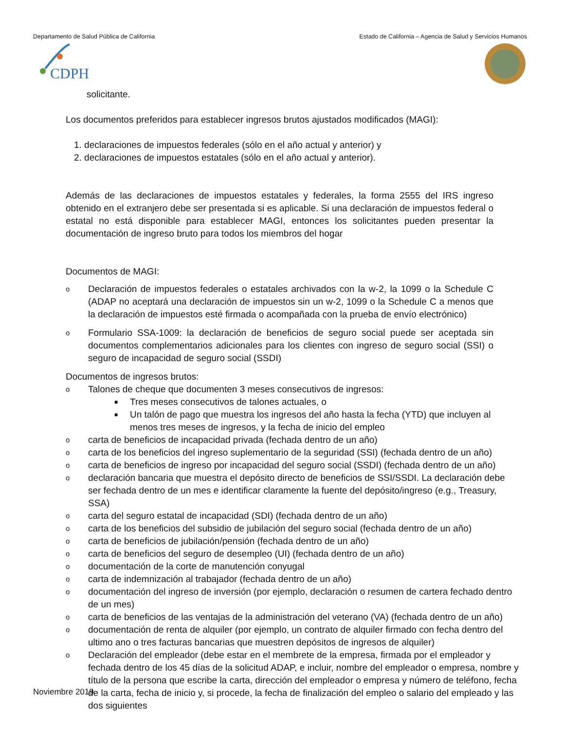Departamento de Salud Pública de California Estado de California – Agencia de Salud y Servicios Humanos
CDPH
solicitante.
Los documentos preferidos para establecer ingresos brutos ajustados modificados (MAGI):
1. declaraciones de impuestos federales (sólo en el año actual y anterior) y
2. declaraciones de impuestos estatales (sólo en el año actual y anterior).
Además de las declaraciones de impuestos estatales y federales, la forma 2555 del IRS ingreso obtenido en el extranjero debe ser presentada si es aplicable. Si una declaración de impuestos federal o estatal no está disponible para establecer MAGI, entonces los solicitantes pueden presentar la documentación de ingreso bruto para todos los miembros del hogar
Documentos de MAGI:
o Declaración de impuestos federales o estatales archivados con la w-2, la 1099 o la Schedule C (ADAP no aceptará una declaración de impuestos sin un w-2, 1099 o la Schedule C a menos que la declaración de impuestos esté firmada o acompañada con la prueba de envío electrónico)
o Formulario SSA-1009: la declaración de beneficios de seguro social puede ser aceptada sin documentos complementarios adicionales para los clientes con ingreso de seguro social (SSI) o seguro de incapacidad de seguro social (SSDI)
Documentos de ingresos brutos:
o Talones de cheque que documenten 3 meses consecutivos de ingresos:
■ Tres meses consecutivos de talones actuales, o
■ Un talón de pago que muestra los ingresos del año hasta la fecha (YTD) que incluyen al menos tres meses de ingresos, y la fecha de inicio del empleo
ocarta de beneficios de incapacidad privada (fechada dentro de un año)
ocarta de los beneficios del ingreso suplementario de la seguridad (SSI) (fechada dentro de un año)
ocarta de beneficios de ingreso por incapacidad del seguro social (SSDI) (fechada dentro de un año)
odeclaración bancaria que muestra el depósito directo de beneficios de SSI/SSDI. La declaración debe ser fechada dentro de un mes e identificar claramente la fuente del depósito/ingreso (e.g., Treasury, SSA)
ocarta del seguro estatal de incapacidad (SDI) (fechada dentro de un año)
ocarta de los beneficios del subsidio de jubilación del seguro social (fechada dentro de un año)
ocarta de beneficios de jubilación/pensión (fechada dentro de un año)
ocarta de beneficios del seguro de desempleo (UI) (fechada dentro de un año)
odocumentación de la corte de manutención conyugal
ocarta de indemnización al trabajador (fechada dentro de un año)
odocumentación del ingreso de inversión (por ejemplo, declaración o resumen de cartera fechado dentro de un mes)
ocarta de beneficios de las ventajas de la administración del veterano (VA) (fechada dentro de un año)
odocumentación de renta de alquiler (por ejemplo, un contrato de alquiler firmado con fecha dentro del ultimo ano o tres facturas bancarias que muestren depósitos de ingresos de alquiler)
o Declaración del empleador (debe estar en el membrete de la empresa, firmada por el empleador y fechada dentro de los 45 días de la solicitud ADAP, e incluir, nombre del empleador o empresa, nombre y título de la persona que escribe la carta, dirección del empleador o empresa y número de teléfono, fecha de la carta, fecha de inicio y, si procede, la fecha de finalización del empleo o salario del empleado y las dos siguientes
Noviembre 2019